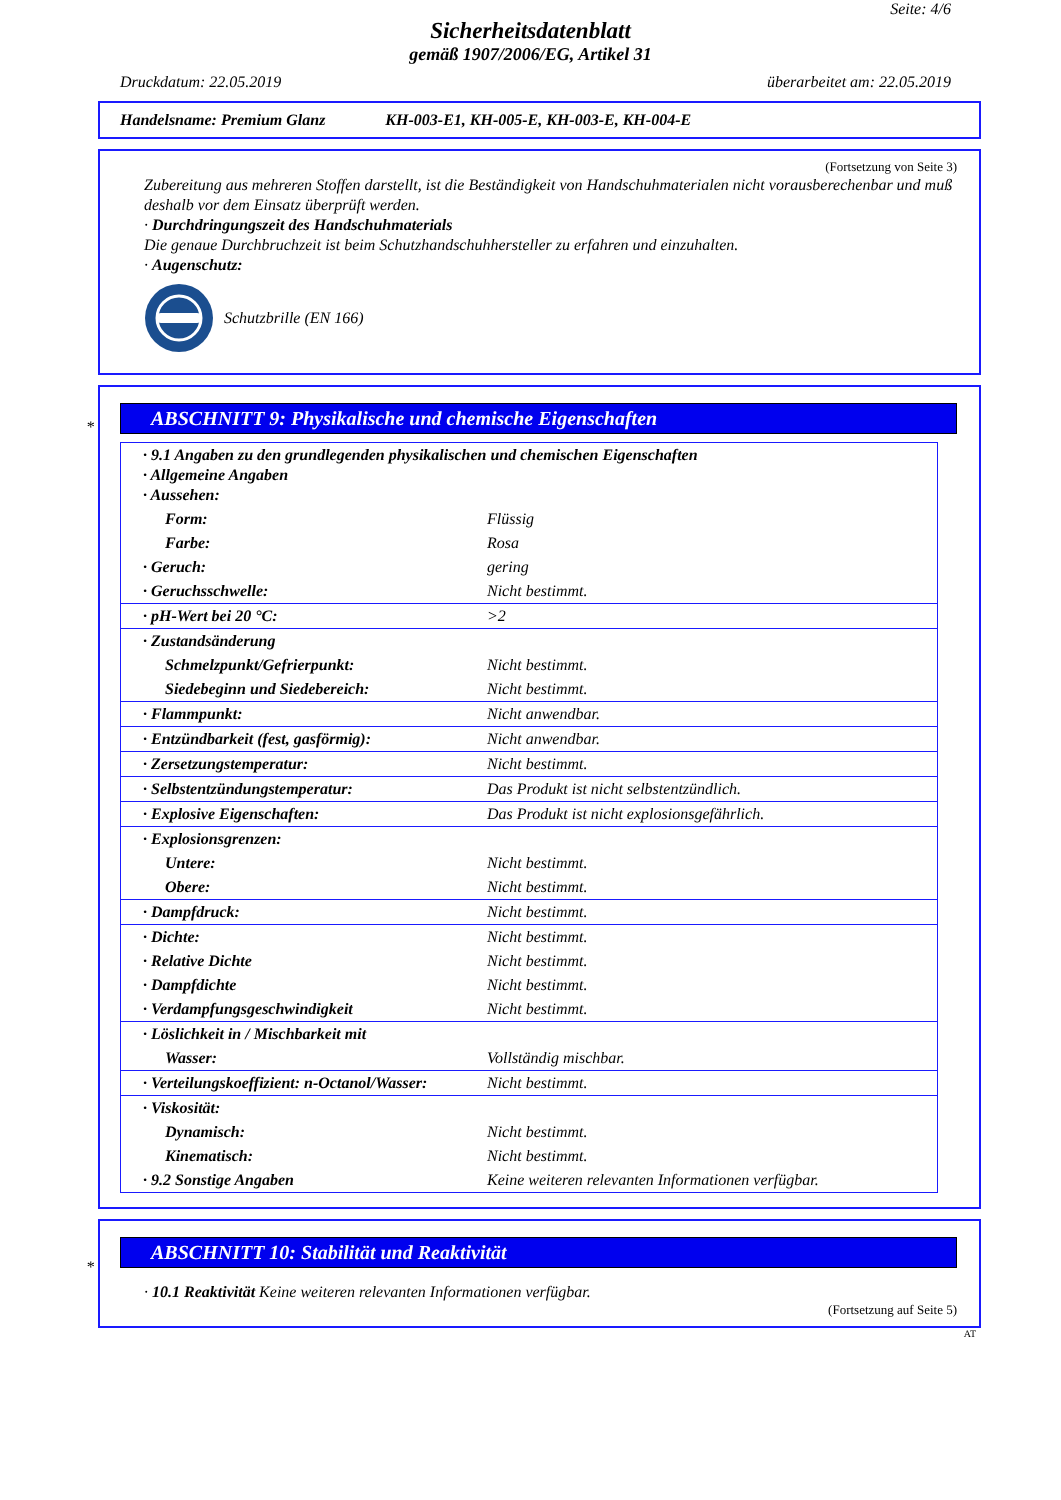Seite: 4/6
Sicherheitsdatenblatt
gemäß 1907/2006/EG, Artikel 31
Druckdatum: 22.05.2019 überarbeitet am: 22.05.2019
Handelsname: Premium Glanz KH-003-E1, KH-005-E, KH-003-E, KH-004-E
(Fortsetzung von Seite 3)
Zubereitung aus mehreren Stoffen darstellt, ist die Beständigkeit von Handschuhmaterialen nicht vorausberechenbar und muß deshalb vor dem Einsatz überprüft werden.
· Durchdringungszeit des Handschuhmaterials
Die genaue Durchbruchzeit ist beim Schutzhandschuhhersteller zu erfahren und einzuhalten.
· Augenschutz:
Schutzbrille (EN 166)
*
ABSCHNITT 9: Physikalische und chemische Eigenschaften
| · 9.1 Angaben zu den grundlegenden physikalischen und chemischen Eigenschaften · Allgemeine Angaben · Aussehen: | |
| Form: | Flüssig |
| Farbe: | Rosa |
| · Geruch: | gering |
| · Geruchsschwelle: | Nicht bestimmt. |
| · pH-Wert bei 20 °C: | >2 |
| · Zustandsänderung | |
| Schmelzpunkt/Gefrierpunkt: | Nicht bestimmt. |
| Siedebeginn und Siedebereich: | Nicht bestimmt. |
| · Flammpunkt: | Nicht anwendbar. |
| · Entzündbarkeit (fest, gasförmig): | Nicht anwendbar. |
| · Zersetzungstemperatur: | Nicht bestimmt. |
| · Selbstentzündungstemperatur: | Das Produkt ist nicht selbstentzündlich. |
| · Explosive Eigenschaften: | Das Produkt ist nicht explosionsgefährlich. |
| · Explosionsgrenzen: | |
| Untere: | Nicht bestimmt. |
| Obere: | Nicht bestimmt. |
| · Dampfdruck: | Nicht bestimmt. |
| · Dichte: | Nicht bestimmt. |
| · Relative Dichte | Nicht bestimmt. |
| · Dampfdichte | Nicht bestimmt. |
| · Verdampfungsgeschwindigkeit | Nicht bestimmt. |
| · Löslichkeit in / Mischbarkeit mit | |
| Wasser: | Vollständig mischbar. |
| · Verteilungskoeffizient: n-Octanol/Wasser: | Nicht bestimmt. |
| · Viskosität: | |
| Dynamisch: | Nicht bestimmt. |
| Kinematisch: | Nicht bestimmt. |
| · 9.2 Sonstige Angaben | Keine weiteren relevanten Informationen verfügbar. |
*
ABSCHNITT 10: Stabilität und Reaktivität
· 10.1 Reaktivität Keine weiteren relevanten Informationen verfügbar.
(Fortsetzung auf Seite 5)
AT